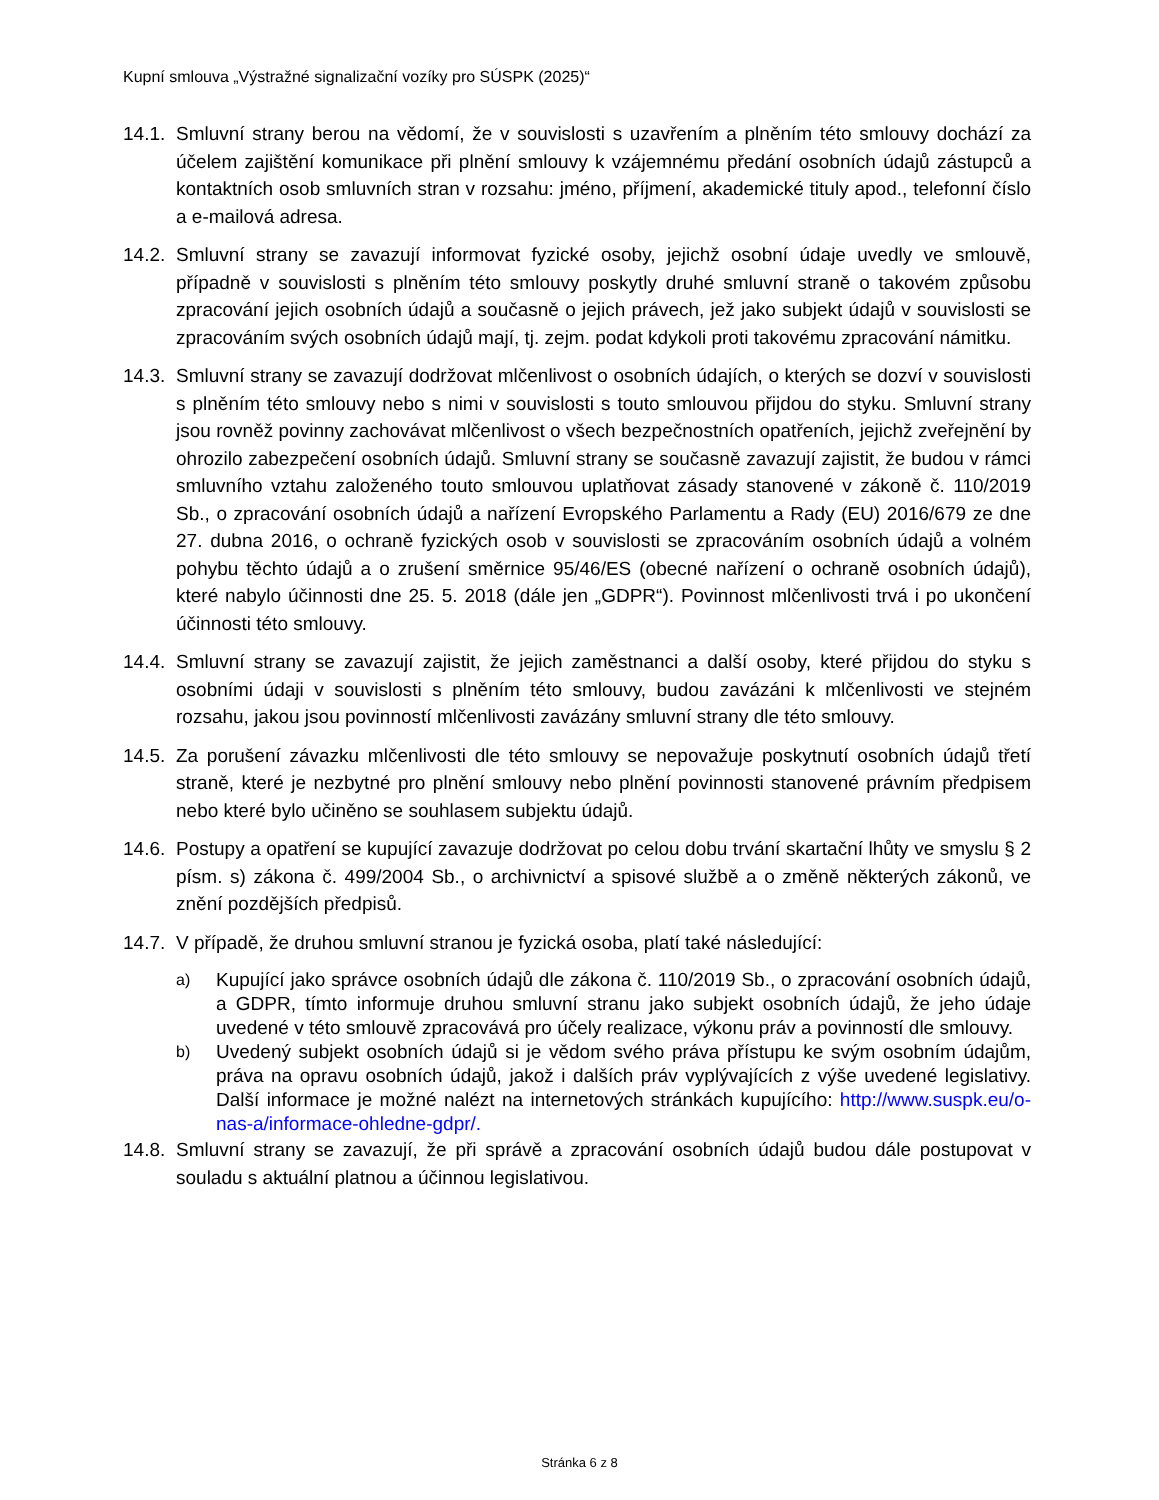Kupní smlouva „Výstražné signalizační vozíky pro SÚSPK (2025)“
14.1.
Smluvní strany berou na vědomí, že v souvislosti s uzavřením a plněním této smlouvy dochází za účelem zajištění komunikace při plnění smlouvy k vzájemnému předání osobních údajů zástupců a kontaktních osob smluvních stran v rozsahu: jméno, příjmení, akademické tituly apod., telefonní číslo a e-mailová adresa.
14.2.
Smluvní strany se zavazují informovat fyzické osoby, jejichž osobní údaje uvedly ve smlouvě, případně v souvislosti s plněním této smlouvy poskytly druhé smluvní straně o takovém způsobu zpracování jejich osobních údajů a současně o jejich právech, jež jako subjekt údajů v souvislosti se zpracováním svých osobních údajů mají, tj. zejm. podat kdykoli proti takovému zpracování námitku.
14.3.
Smluvní strany se zavazují dodržovat mlčenlivost o osobních údajích, o kterých se dozví v souvislosti s plněním této smlouvy nebo s nimi v souvislosti s touto smlouvou přijdou do styku. Smluvní strany jsou rovněž povinny zachovávat mlčenlivost o všech bezpečnostních opatřeních, jejichž zveřejnění by ohrozilo zabezpečení osobních údajů. Smluvní strany se současně zavazují zajistit, že budou v rámci smluvního vztahu založeného touto smlouvou uplatňovat zásady stanovené v zákoně č. 110/2019 Sb., o zpracování osobních údajů a nařízení Evropského Parlamentu a Rady (EU) 2016/679 ze dne 27. dubna 2016, o ochraně fyzických osob v souvislosti se zpracováním osobních údajů a volném pohybu těchto údajů a o zrušení směrnice 95/46/ES (obecné nařízení o ochraně osobních údajů), které nabylo účinnosti dne 25. 5. 2018 (dále jen „GDPR“). Povinnost mlčenlivosti trvá i po ukončení účinnosti této smlouvy.
14.4.
Smluvní strany se zavazují zajistit, že jejich zaměstnanci a další osoby, které přijdou do styku s osobními údaji v souvislosti s plněním této smlouvy, budou zavázáni k mlčenlivosti ve stejném rozsahu, jakou jsou povinností mlčenlivosti zavázány smluvní strany dle této smlouvy.
14.5.
Za porušení závazku mlčenlivosti dle této smlouvy se nepovažuje poskytnutí osobních údajů třetí straně, které je nezbytné pro plnění smlouvy nebo plnění povinnosti stanovené právním předpisem nebo které bylo učiněno se souhlasem subjektu údajů.
14.6.
Postupy a opatření se kupující zavazuje dodržovat po celou dobu trvání skartační lhůty ve smyslu § 2 písm. s) zákona č. 499/2004 Sb., o archivnictví a spisové službě a o změně některých zákonů, ve znění pozdějších předpisů.
14.7.
V případě, že druhou smluvní stranou je fyzická osoba, platí také následující:
a)
Kupující jako správce osobních údajů dle zákona č. 110/2019 Sb., o zpracování osobních údajů, a GDPR, tímto informuje druhou smluvní stranu jako subjekt osobních údajů, že jeho údaje uvedené v této smlouvě zpracovává pro účely realizace, výkonu práv a povinností dle smlouvy.
b)
Uvedený subjekt osobních údajů si je vědom svého práva přístupu ke svým osobním údajům, práva na opravu osobních údajů, jakož i dalších práv vyplývajících z výše uvedené legislativy. Další informace je možné nalézt na internetových stránkách kupujícího: http://www.suspk.eu/o-nas-a/informace-ohledne-gdpr/.
14.8.
Smluvní strany se zavazují, že při správě a zpracování osobních údajů budou dále postupovat v souladu s aktuální platnou a účinnou legislativou.
Stránka 6 z 8